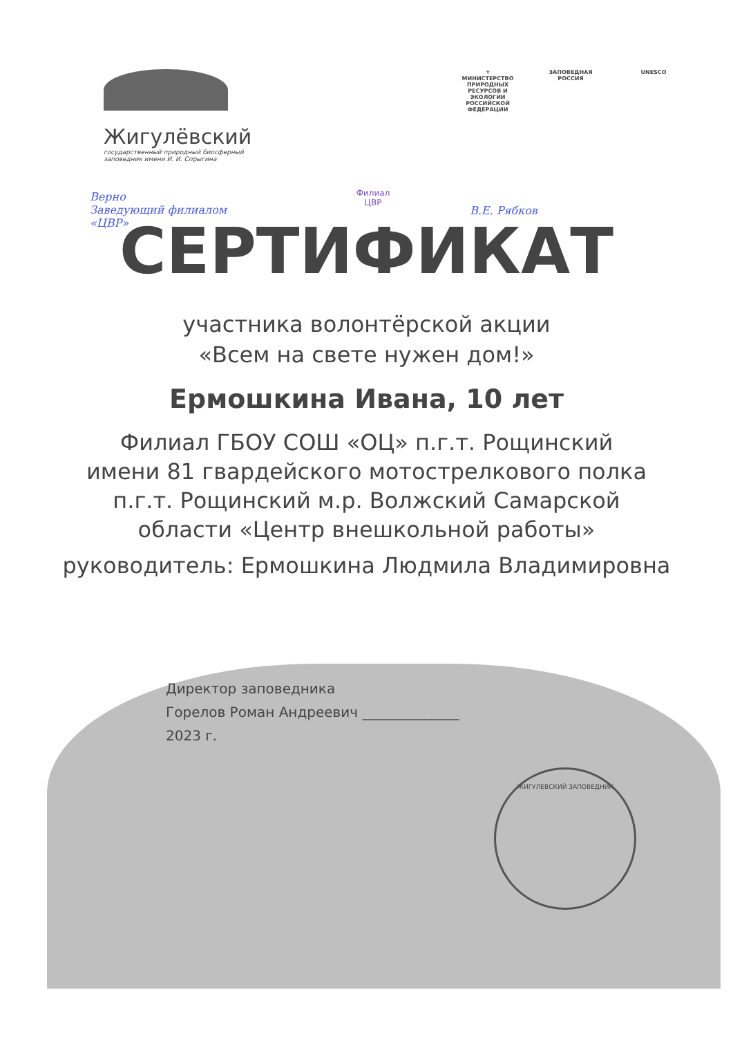Жигулёвский
государственный природный биосферный
заповедник имени И. И. Спрыгина
⚜
МИНИСТЕРСТВО ПРИРОДНЫХ РЕСУРСОВ И ЭКОЛОГИИ РОССИЙСКОЙ ФЕДЕРАЦИИ
ЗАПОВЕДНАЯ
РОССИЯ
UNESCO
Верно
Заведующий филиалом
«ЦВР»
В.Е. Рябков
Филиал
ЦВР
СЕРТИФИКАТ
участника волонтёрской акции
«Всем на свете нужен дом!»
Ермошкина Ивана, 10 лет
Филиал ГБОУ СОШ «ОЦ» п.г.т. Рощинский
имени 81 гвардейского мотострелкового полка
п.г.т. Рощинский м.р. Волжский Самарской
области «Центр внешкольной работы»
руководитель: Ермошкина Людмила Владимировна
Директор заповедника
Горелов Роман Андреевич ______________
2023 г.
ЖИГУЛЕВСКИЙ ЗАПОВЕДНИК